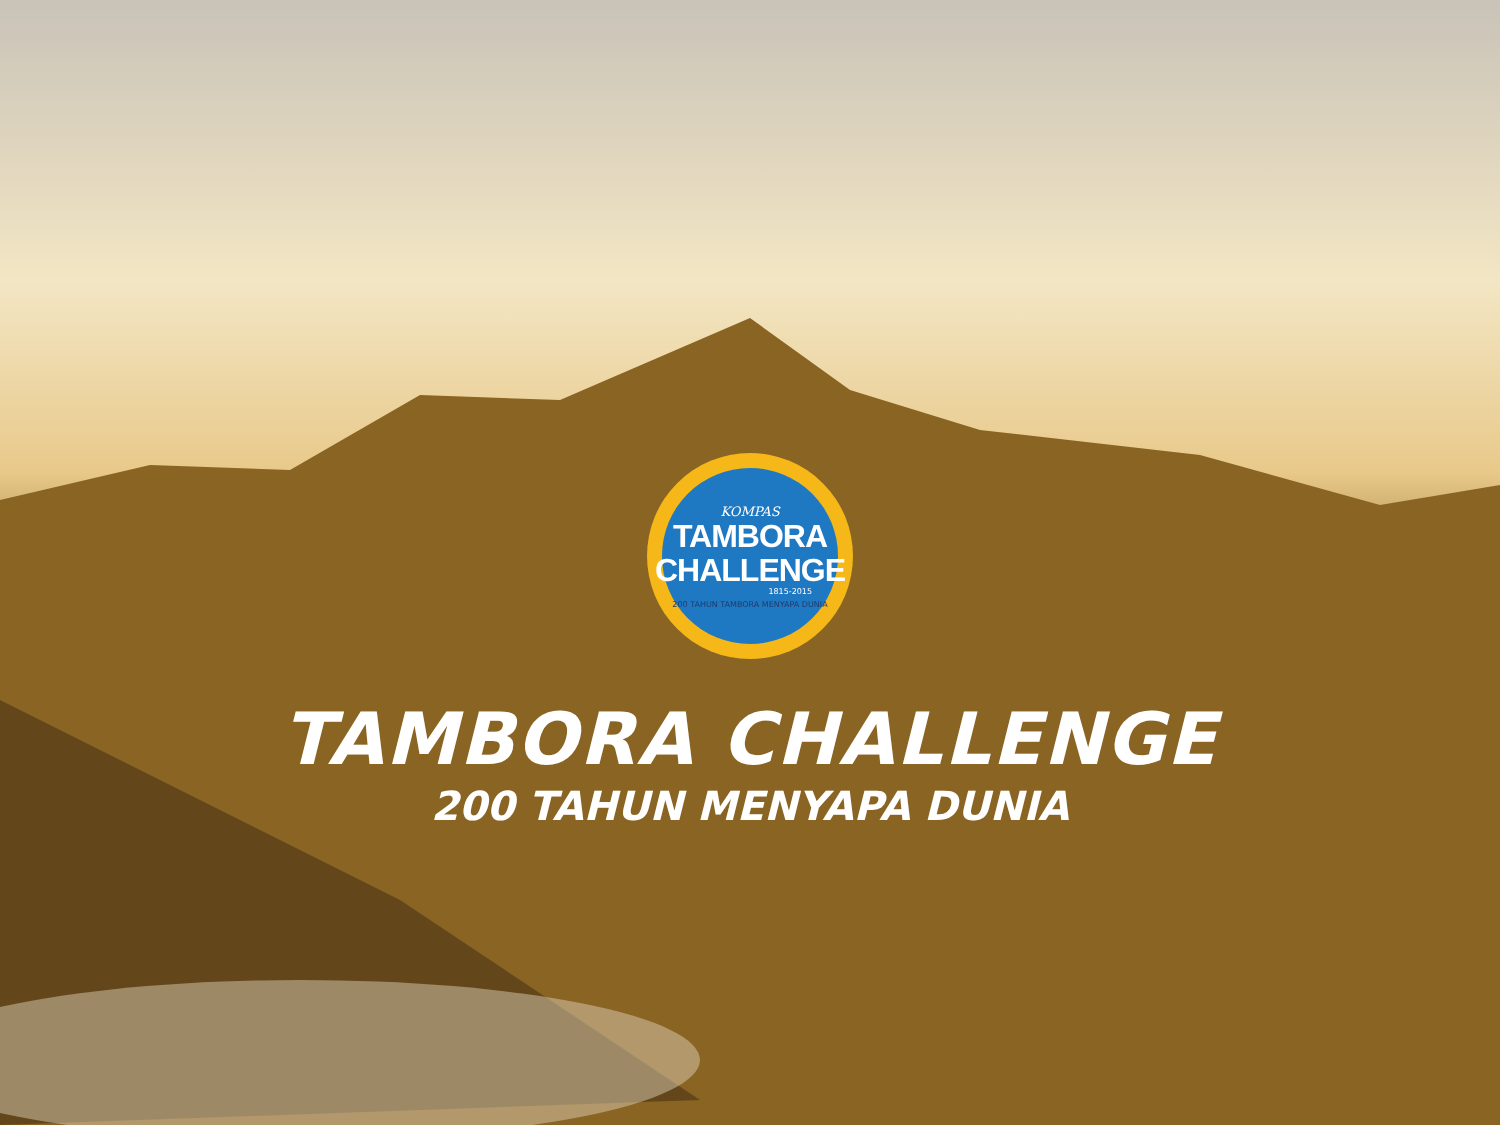KOMPAS
TAMBORA
CHALLENGE
1815-2015
200 TAHUN TAMBORA MENYAPA DUNIA
TAMBORA CHALLENGE
200 TAHUN MENYAPA DUNIA